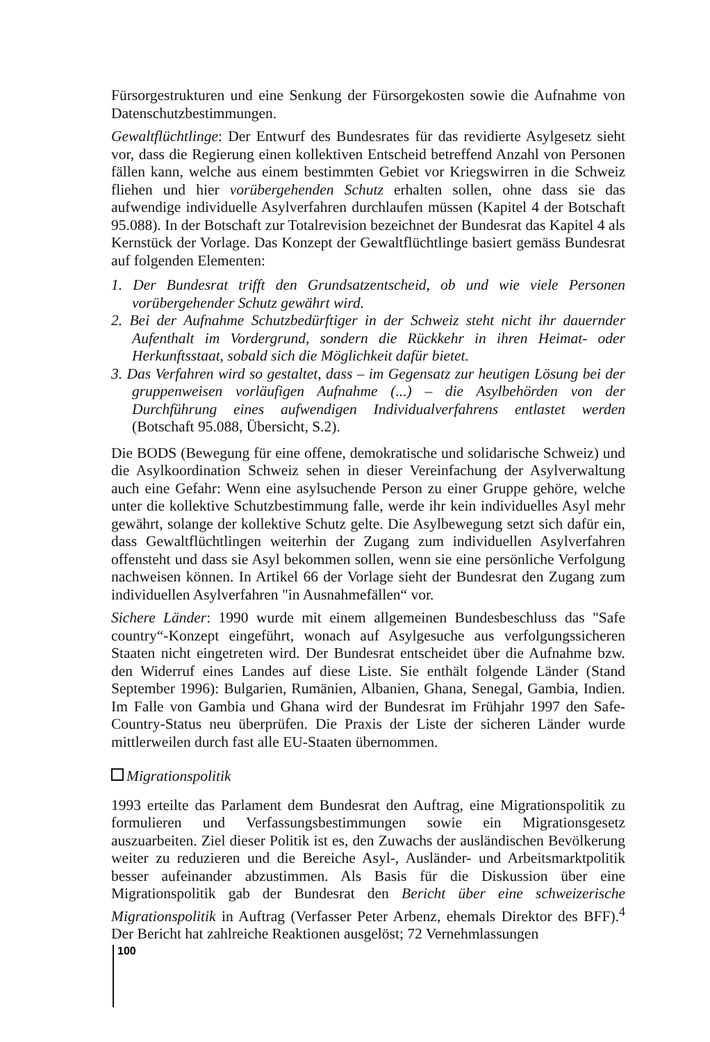Fürsorgestrukturen und eine Senkung der Fürsorgekosten sowie die Aufnahme von Datenschutzbestimmungen.
Gewaltflüchtlinge: Der Entwurf des Bundesrates für das revidierte Asylgesetz sieht vor, dass die Regierung einen kollektiven Entscheid betreffend Anzahl von Personen fällen kann, welche aus einem bestimmten Gebiet vor Kriegswirren in die Schweiz fliehen und hier vorübergehenden Schutz erhalten sollen, ohne dass sie das aufwendige individuelle Asylverfahren durchlaufen müssen (Kapitel 4 der Botschaft 95.088). In der Botschaft zur Totalrevision bezeichnet der Bundesrat das Kapitel 4 als Kernstück der Vorlage. Das Konzept der Gewaltflüchtlinge basiert gemäss Bundesrat auf folgenden Elementen:
1. Der Bundesrat trifft den Grundsatzentscheid, ob und wie viele Personen vorübergehender Schutz gewährt wird.
2. Bei der Aufnahme Schutzbedürftiger in der Schweiz steht nicht ihr dauernder Aufenthalt im Vordergrund, sondern die Rückkehr in ihren Heimat- oder Herkunftsstaat, sobald sich die Möglichkeit dafür bietet.
3. Das Verfahren wird so gestaltet, dass – im Gegensatz zur heutigen Lösung bei der gruppenweisen vorläufigen Aufnahme (...) – die Asylbehörden von der Durchführung eines aufwendigen Individualverfahrens entlastet werden (Botschaft 95.088, Übersicht, S.2).
Die BODS (Bewegung für eine offene, demokratische und solidarische Schweiz) und die Asylkoordination Schweiz sehen in dieser Vereinfachung der Asylverwaltung auch eine Gefahr: Wenn eine asylsuchende Person zu einer Gruppe gehöre, welche unter die kollektive Schutzbestimmung falle, werde ihr kein individuelles Asyl mehr gewährt, solange der kollektive Schutz gelte. Die Asylbewegung setzt sich dafür ein, dass Gewaltflüchtlingen weiterhin der Zugang zum individuellen Asylverfahren offensteht und dass sie Asyl bekommen sollen, wenn sie eine persönliche Verfolgung nachweisen können. In Artikel 66 der Vorlage sieht der Bundesrat den Zugang zum individuellen Asylverfahren "in Ausnahmefällen“ vor.
Sichere Länder: 1990 wurde mit einem allgemeinen Bundesbeschluss das "Safe country“-Konzept eingeführt, wonach auf Asylgesuche aus verfolgungssicheren Staaten nicht eingetreten wird. Der Bundesrat entscheidet über die Aufnahme bzw. den Widerruf eines Landes auf diese Liste. Sie enthält folgende Länder (Stand September 1996): Bulgarien, Rumänien, Albanien, Ghana, Senegal, Gambia, Indien. Im Falle von Gambia und Ghana wird der Bundesrat im Frühjahr 1997 den Safe-Country-Status neu überprüfen. Die Praxis der Liste der sicheren Länder wurde mittlerweilen durch fast alle EU-Staaten übernommen.
Migrationspolitik
1993 erteilte das Parlament dem Bundesrat den Auftrag, eine Migrationspolitik zu formulieren und Verfassungsbestimmungen sowie ein Migrationsgesetz auszuarbeiten. Ziel dieser Politik ist es, den Zuwachs der ausländischen Bevölkerung weiter zu reduzieren und die Bereiche Asyl-, Ausländer- und Arbeitsmarktpolitik besser aufeinander abzustimmen. Als Basis für die Diskussion über eine Migrationspolitik gab der Bundesrat den Bericht über eine schweizerische Migrationspolitik in Auftrag (Verfasser Peter Arbenz, ehemals Direktor des BFF).<sup>4</sup> Der Bericht hat zahlreiche Reaktionen ausgelöst; 72 Vernehmlassungen
100